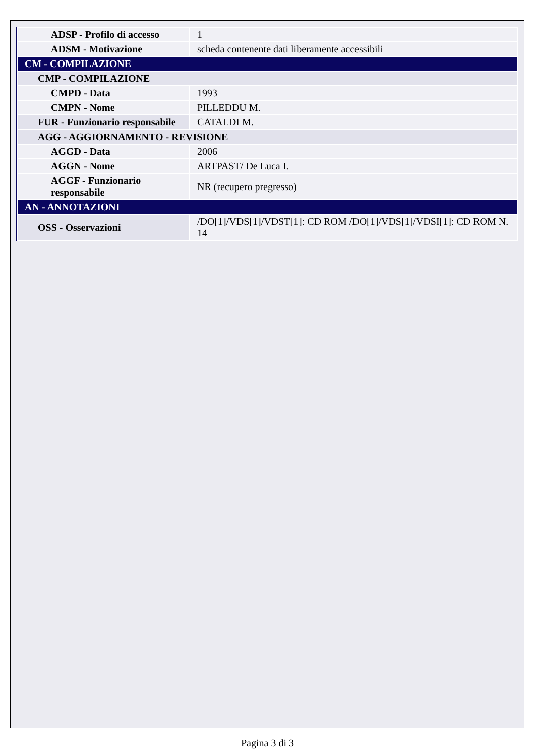| ADSP - Profilo di accesso | 1 |
| ADSM - Motivazione | scheda contenente dati liberamente accessibili |
| CM - COMPILAZIONE | |
| CMP - COMPILAZIONE | |
| CMPD - Data | 1993 |
| CMPN - Nome | PILLEDDU M. |
| FUR - Funzionario responsabile | CATALDI M. |
| AGG - AGGIORNAMENTO - REVISIONE | |
| AGGD - Data | 2006 |
| AGGN - Nome | ARTPAST/ De Luca I. |
| AGGF - Funzionario responsabile | NR (recupero pregresso) |
| AN - ANNOTAZIONI | |
| OSS - Osservazioni | /DO[1]/VDS[1]/VDST[1]: CD ROM /DO[1]/VDS[1]/VDSI[1]: CD ROM N. 14 |
Pagina 3 di 3